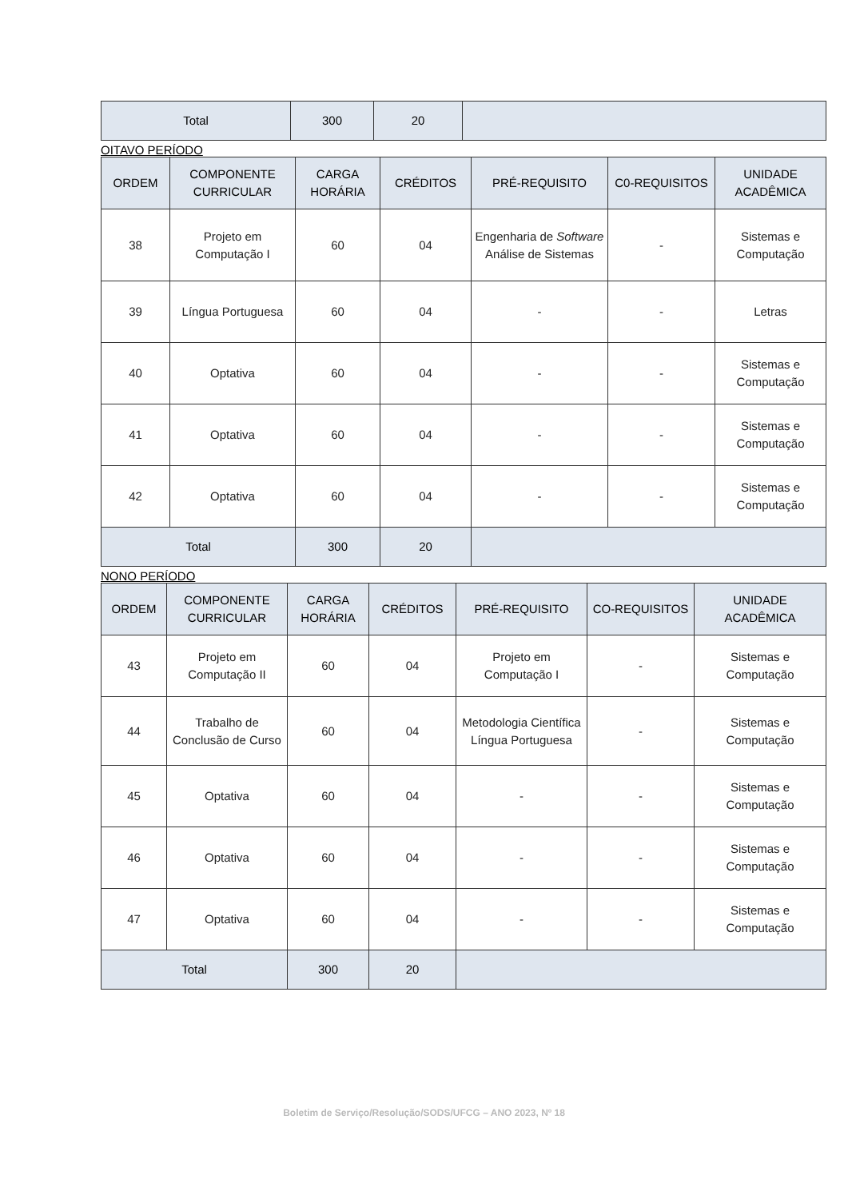| Total | 300 | 20 | |
OITAVO PERÍODO
| ORDEM | COMPONENTE CURRICULAR | CARGA HORÁRIA | CRÉDITOS | PRÉ-REQUISITO | C0-REQUISITOS | UNIDADE ACADÊMICA |
| --- | --- | --- | --- | --- | --- | --- |
| 38 | Projeto em Computação I | 60 | 04 | Engenharia de Software Análise de Sistemas | - | Sistemas e Computação |
| 39 | Língua Portuguesa | 60 | 04 | - | - | Letras |
| 40 | Optativa | 60 | 04 | - | - | Sistemas e Computação |
| 41 | Optativa | 60 | 04 | - | - | Sistemas e Computação |
| 42 | Optativa | 60 | 04 | - | - | Sistemas e Computação |
| Total | | 300 | 20 | | | |
NONO PERÍODO
| ORDEM | COMPONENTE CURRICULAR | CARGA HORÁRIA | CRÉDITOS | PRÉ-REQUISITO | CO-REQUISITOS | UNIDADE ACADÊMICA |
| --- | --- | --- | --- | --- | --- | --- |
| 43 | Projeto em Computação II | 60 | 04 | Projeto em Computação I | - | Sistemas e Computação |
| 44 | Trabalho de Conclusão de Curso | 60 | 04 | Metodologia Científica Língua Portuguesa | - | Sistemas e Computação |
| 45 | Optativa | 60 | 04 | - | - | Sistemas e Computação |
| 46 | Optativa | 60 | 04 | - | - | Sistemas e Computação |
| 47 | Optativa | 60 | 04 | - | - | Sistemas e Computação |
| Total | | 300 | 20 | | | |
Boletim de Serviço/Resolução/SODS/UFCG – ANO 2023, Nº 18